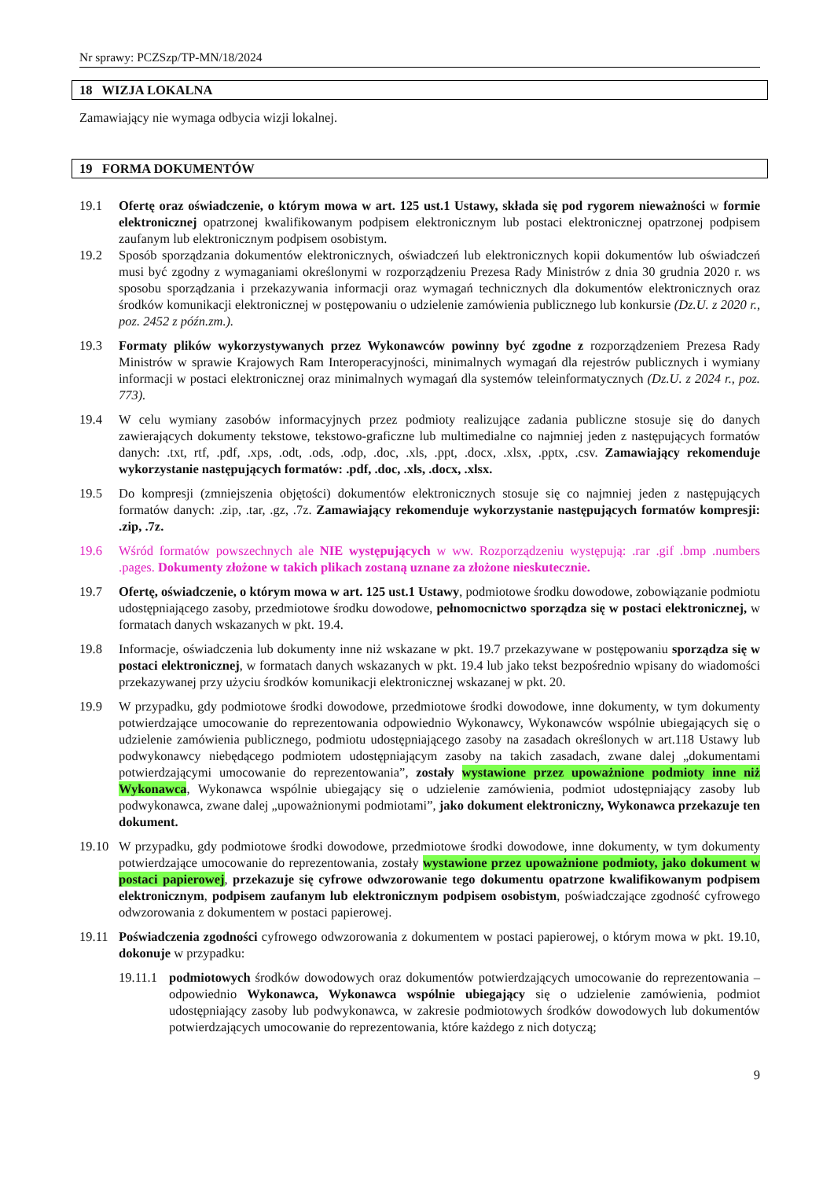Nr sprawy: PCZSzp/TP-MN/18/2024
18 WIZJA LOKALNA
Zamawiający nie wymaga odbycia wizji lokalnej.
19 FORMA DOKUMENTÓW
19.1 Ofertę oraz oświadczenie, o którym mowa w art. 125 ust.1 Ustawy, składa się pod rygorem nieważności w formie elektronicznej opatrzonej kwalifikowanym podpisem elektronicznym lub postaci elektronicznej opatrzonej podpisem zaufanym lub elektronicznym podpisem osobistym.
19.2 Sposób sporządzania dokumentów elektronicznych, oświadczeń lub elektronicznych kopii dokumentów lub oświadczeń musi być zgodny z wymaganiami określonymi w rozporządzeniu Prezesa Rady Ministrów z dnia 30 grudnia 2020 r. ws sposobu sporządzania i przekazywania informacji oraz wymagań technicznych dla dokumentów elektronicznych oraz środków komunikacji elektronicznej w postępowaniu o udzielenie zamówienia publicznego lub konkursie (Dz.U. z 2020 r., poz. 2452 z późn.zm.).
19.3 Formaty plików wykorzystywanych przez Wykonawców powinny być zgodne z rozporządzeniem Prezesa Rady Ministrów w sprawie Krajowych Ram Interoperacyjności, minimalnych wymagań dla rejestrów publicznych i wymiany informacji w postaci elektronicznej oraz minimalnych wymagań dla systemów teleinformatycznych (Dz.U. z 2024 r., poz. 773).
19.4 W celu wymiany zasobów informacyjnych przez podmioty realizujące zadania publiczne stosuje się do danych zawierających dokumenty tekstowe, tekstowo-graficzne lub multimedialne co najmniej jeden z następujących formatów danych: .txt, rtf, .pdf, .xps, .odt, .ods, .odp, .doc, .xls, .ppt, .docx, .xlsx, .pptx, .csv. Zamawiający rekomenduje wykorzystanie następujących formatów: .pdf, .doc, .xls, .docx, .xlsx.
19.5 Do kompresji (zmniejszenia objętości) dokumentów elektronicznych stosuje się co najmniej jeden z następujących formatów danych: .zip, .tar, .gz, .7z. Zamawiający rekomenduje wykorzystanie następujących formatów kompresji: .zip, .7z.
19.6 Wśród formatów powszechnych ale NIE występujących w ww. Rozporządzeniu występują: .rar .gif .bmp .numbers .pages. Dokumenty złożone w takich plikach zostaną uznane za złożone nieskutecznie.
19.7 Ofertę, oświadczenie, o którym mowa w art. 125 ust.1 Ustawy, podmiotowe środku dowodowe, zobowiązanie podmiotu udostępniającego zasoby, przedmiotowe środku dowodowe, pełnomocnictwo sporządza się w postaci elektronicznej, w formatach danych wskazanych w pkt. 19.4.
19.8 Informacje, oświadczenia lub dokumenty inne niż wskazane w pkt. 19.7 przekazywane w postępowaniu sporządza się w postaci elektronicznej, w formatach danych wskazanych w pkt. 19.4 lub jako tekst bezpośrednio wpisany do wiadomości przekazywanej przy użyciu środków komunikacji elektronicznej wskazanej w pkt. 20.
19.9 W przypadku, gdy podmiotowe środki dowodowe, przedmiotowe środki dowodowe, inne dokumenty, w tym dokumenty potwierdzające umocowanie do reprezentowania odpowiednio Wykonawcy, Wykonawców wspólnie ubiegających się o udzielenie zamówienia publicznego, podmiotu udostępniającego zasoby na zasadach określonych w art.118 Ustawy lub podwykonawcy niebędącego podmiotem udostępniającym zasoby na takich zasadach, zwane dalej „dokumentami potwierdzającymi umocowanie do reprezentowania”, zostały wystawione przez upoważnione podmioty inne niż Wykonawca, Wykonawca wspólnie ubiegający się o udzielenie zamówienia, podmiot udostępniający zasoby lub podwykonawca, zwane dalej „upoważnionymi podmiotami”, jako dokument elektroniczny, Wykonawca przekazuje ten dokument.
19.10 W przypadku, gdy podmiotowe środki dowodowe, przedmiotowe środki dowodowe, inne dokumenty, w tym dokumenty potwierdzające umocowanie do reprezentowania, zostały wystawione przez upoważnione podmioty, jako dokument w postaci papierowej, przekazuje się cyfrowe odwzorowanie tego dokumentu opatrzone kwalifikowanym podpisem elektronicznym, podpisem zaufanym lub elektronicznym podpisem osobistym, poświadczające zgodność cyfrowego odwzorowania z dokumentem w postaci papierowej.
19.11 Poświadczenia zgodności cyfrowego odwzorowania z dokumentem w postaci papierowej, o którym mowa w pkt. 19.10, dokonuje w przypadku:
19.11.1
podmiotowych środków dowodowych oraz dokumentów potwierdzających umocowanie do reprezentowania – odpowiednio Wykonawca, Wykonawca wspólnie ubiegający się o udzielenie zamówienia, podmiot udostępniający zasoby lub podwykonawca, w zakresie podmiotowych środków dowodowych lub dokumentów potwierdzających umocowanie do reprezentowania, które każdego z nich dotyczą;
9